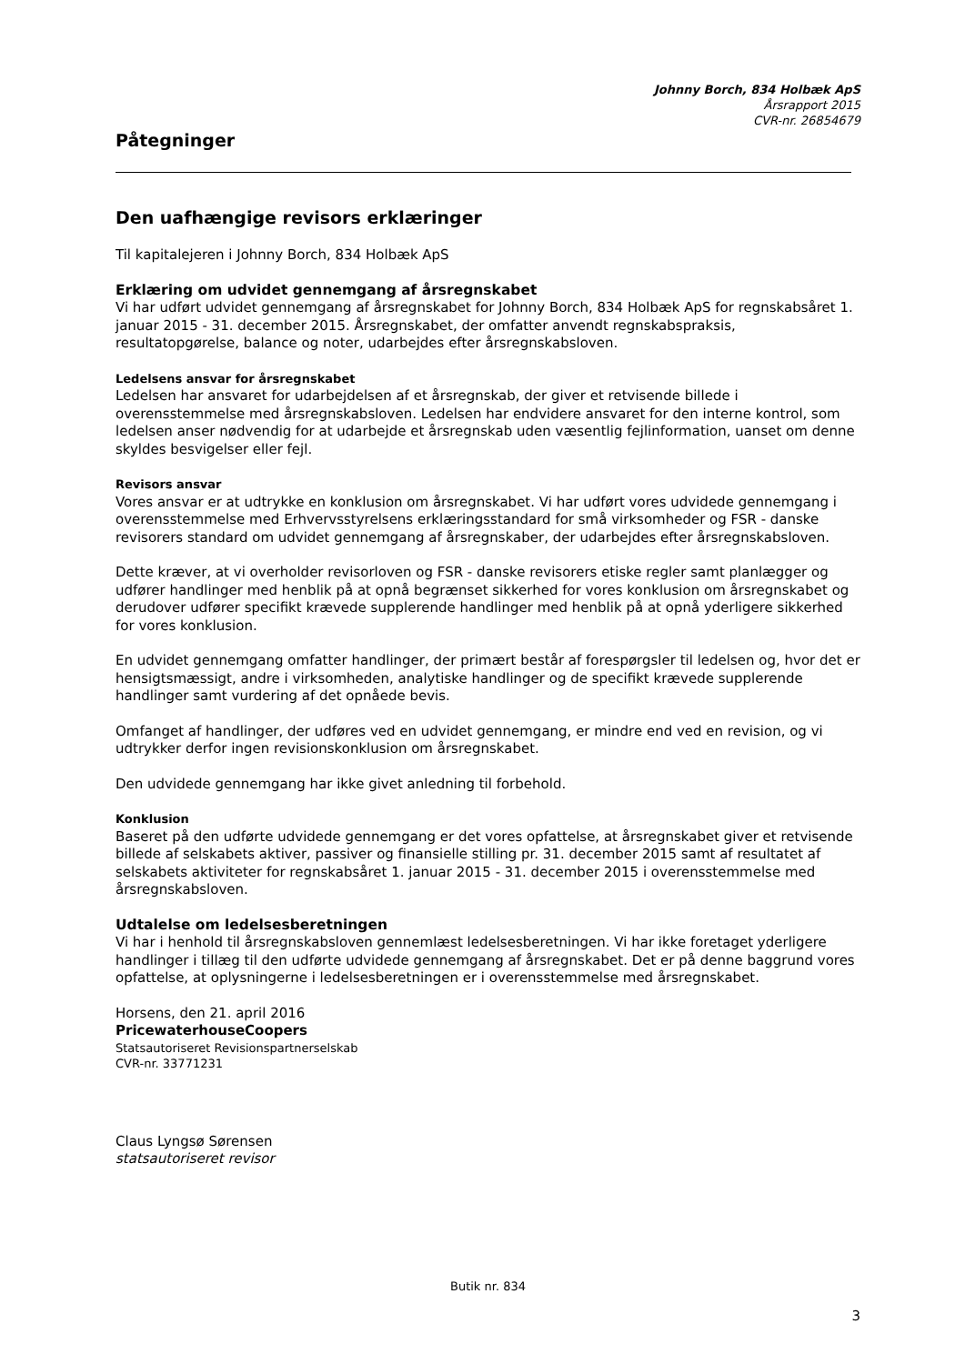Johnny Borch, 834 Holbæk ApS
Årsrapport 2015
CVR-nr. 26854679
Påtegninger
Den uafhængige revisors erklæringer
Til kapitalejeren i Johnny Borch, 834 Holbæk ApS
Erklæring om udvidet gennemgang af årsregnskabet
Vi har udført udvidet gennemgang af årsregnskabet for Johnny Borch, 834 Holbæk ApS for regnskabsåret 1. januar 2015 - 31. december 2015. Årsregnskabet, der omfatter anvendt regnskabspraksis, resultatopgørelse, balance og noter, udarbejdes efter årsregnskabsloven.
Ledelsens ansvar for årsregnskabet
Ledelsen har ansvaret for udarbejdelsen af et årsregnskab, der giver et retvisende billede i overensstemmelse med årsregnskabsloven. Ledelsen har endvidere ansvaret for den interne kontrol, som ledelsen anser nødvendig for at udarbejde et årsregnskab uden væsentlig fejlinformation, uanset om denne skyldes besvigelser eller fejl.
Revisors ansvar
Vores ansvar er at udtrykke en konklusion om årsregnskabet. Vi har udført vores udvidede gennemgang i overensstemmelse med Erhvervsstyrelsens erklæringsstandard for små virksomheder og FSR - danske revisorers standard om udvidet gennemgang af årsregnskaber, der udarbejdes efter årsregnskabsloven.
Dette kræver, at vi overholder revisorloven og FSR - danske revisorers etiske regler samt planlægger og udfører handlinger med henblik på at opnå begrænset sikkerhed for vores konklusion om årsregnskabet og derudover udfører specifikt krævede supplerende handlinger med henblik på at opnå yderligere sikkerhed for vores konklusion.
En udvidet gennemgang omfatter handlinger, der primært består af forespørgsler til ledelsen og, hvor det er hensigtsmæssigt, andre i virksomheden, analytiske handlinger og de specifikt krævede supplerende handlinger samt vurdering af det opnåede bevis.
Omfanget af handlinger, der udføres ved en udvidet gennemgang, er mindre end ved en revision, og vi udtrykker derfor ingen revisionskonklusion om årsregnskabet.
Den udvidede gennemgang har ikke givet anledning til forbehold.
Konklusion
Baseret på den udførte udvidede gennemgang er det vores opfattelse, at årsregnskabet giver et retvisende billede af selskabets aktiver, passiver og finansielle stilling pr. 31. december 2015 samt af resultatet af selskabets aktiviteter for regnskabsåret 1. januar 2015 - 31. december 2015 i overensstemmelse med årsregnskabsloven.
Udtalelse om ledelsesberetningen
Vi har i henhold til årsregnskabsloven gennemlæst ledelsesberetningen. Vi har ikke foretaget yderligere handlinger i tillæg til den udførte udvidede gennemgang af årsregnskabet. Det er på denne baggrund vores opfattelse, at oplysningerne i ledelsesberetningen er i overensstemmelse med årsregnskabet.
Horsens, den 21. april 2016
PricewaterhouseCoopers
Statsautoriseret Revisionspartnerselskab
CVR-nr. 33771231
Claus Lyngsø Sørensen
statsautoriseret revisor
Butik nr. 834
3